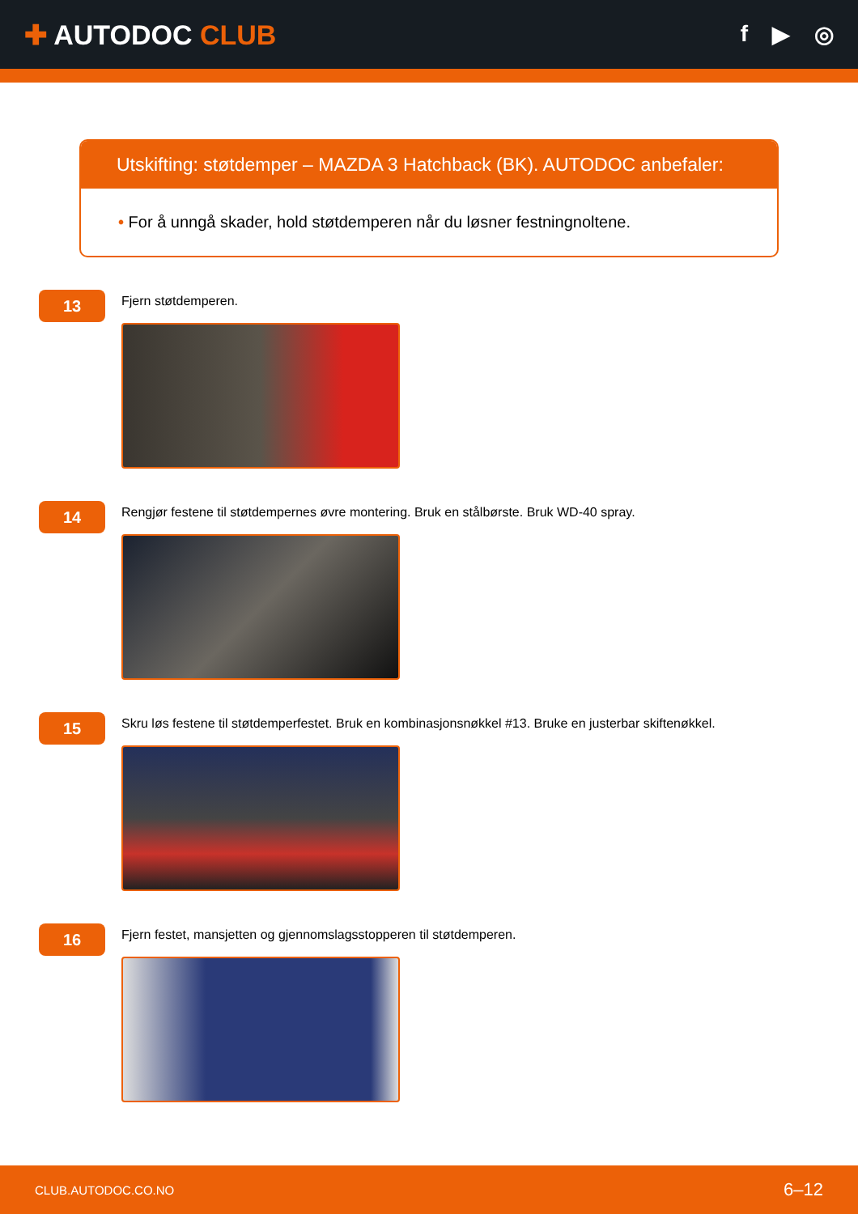✚ AUTODOC CLUB
f ▶ ◎
Utskifting: støtdemper – MAZDA 3 Hatchback (BK). AUTODOC anbefaler:
• For å unngå skader, hold støtdemperen når du løsner festningnoltene.
13
Fjern støtdemperen.
14
Rengjør festene til støtdempernes øvre montering. Bruk en stålbørste. Bruk WD-40 spray.
15
Skru løs festene til støtdemperfestet. Bruk en kombinasjonsnøkkel #13. Bruke en justerbar skiftenøkkel.
16
Fjern festet, mansjetten og gjennomslagsstopperen til støtdemperen.
CLUB.AUTODOC.CO.NO 6–12